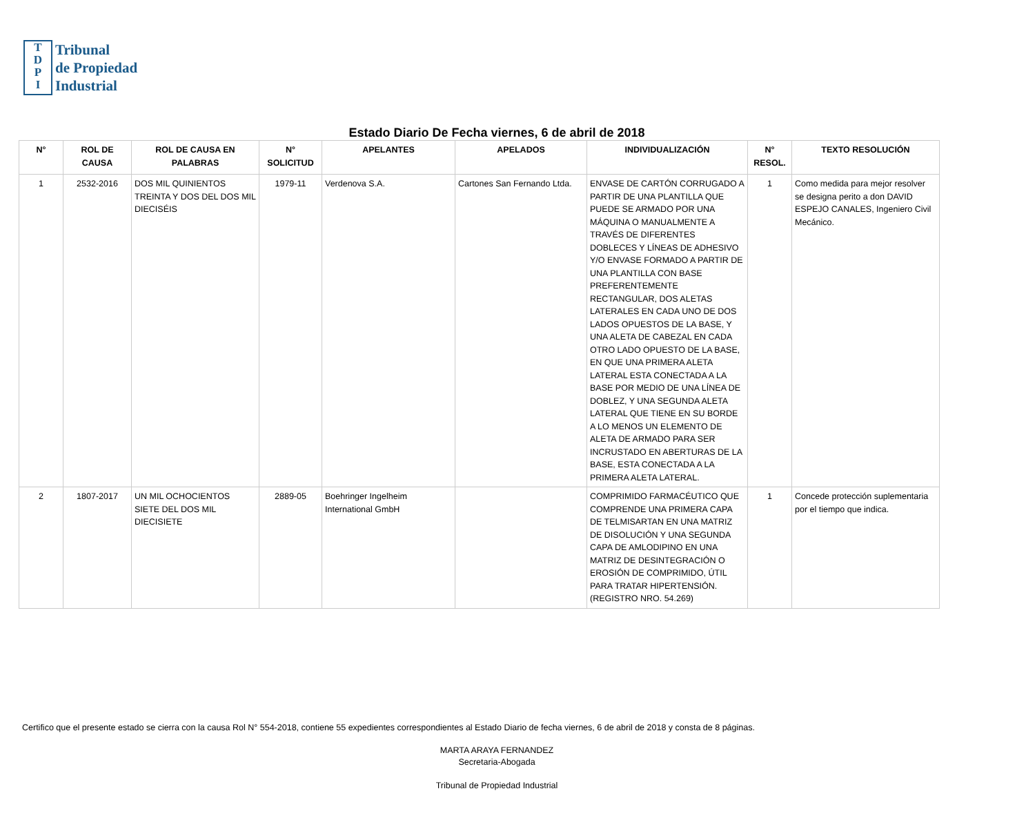T
D
P
I
Tribunal
de Propiedad
Industrial
Estado Diario De Fecha viernes, 6 de abril de 2018
| N° | ROL DE CAUSA | ROL DE CAUSA EN PALABRAS | N° SOLICITUD | APELANTES | APELADOS | INDIVIDUALIZACIÓN | N° RESOL. | TEXTO RESOLUCIÓN |
| --- | --- | --- | --- | --- | --- | --- | --- | --- |
| 1 | 2532-2016 | DOS MIL QUINIENTOS TREINTA Y DOS DEL DOS MIL DIECISÉIS | 1979-11 | Verdenova S.A. | Cartones San Fernando Ltda. | ENVASE DE CARTÓN CORRUGADO A PARTIR DE UNA PLANTILLA QUE PUEDE SE ARMADO POR UNA MÁQUINA O MANUALMENTE A TRAVÉS DE DIFERENTES DOBLECES Y LÍNEAS DE ADHESIVO Y/O ENVASE FORMADO A PARTIR DE UNA PLANTILLA CON BASE PREFERENTEMENTE RECTANGULAR, DOS ALETAS LATERALES EN CADA UNO DE DOS LADOS OPUESTOS DE LA BASE, Y UNA ALETA DE CABEZAL EN CADA OTRO LADO OPUESTO DE LA BASE, EN QUE UNA PRIMERA ALETA LATERAL ESTA CONECTADA A LA BASE POR MEDIO DE UNA LÍNEA DE DOBLEZ, Y UNA SEGUNDA ALETA LATERAL QUE TIENE EN SU BORDE A LO MENOS UN ELEMENTO DE ALETA DE ARMADO PARA SER INCRUSTADO EN ABERTURAS DE LA BASE, ESTA CONECTADA A LA PRIMERA ALETA LATERAL. | 1 | Como medida para mejor resolver se designa perito a don DAVID ESPEJO CANALES, Ingeniero Civil Mecánico. |
| 2 | 1807-2017 | UN MIL OCHOCIENTOS SIETE DEL DOS MIL DIECISIETE | 2889-05 | Boehringer Ingelheim International GmbH | | COMPRIMIDO FARMACÉUTICO QUE COMPRENDE UNA PRIMERA CAPA DE TELMISARTAN EN UNA MATRIZ DE DISOLUCIÓN Y UNA SEGUNDA CAPA DE AMLODIPINO EN UNA MATRIZ DE DESINTEGRACIÓN O EROSIÓN DE COMPRIMIDO, ÚTIL PARA TRATAR HIPERTENSIÓN. (REGISTRO NRO. 54.269) | 1 | Concede protección suplementaria por el tiempo que indica. |
Certifico que el presente estado se cierra con la causa Rol N° 554-2018, contiene 55 expedientes correspondientes al Estado Diario de fecha viernes, 6 de abril de 2018 y consta de 8 páginas.
MARTA ARAYA FERNANDEZ
Secretaria-Abogada
Tribunal de Propiedad Industrial